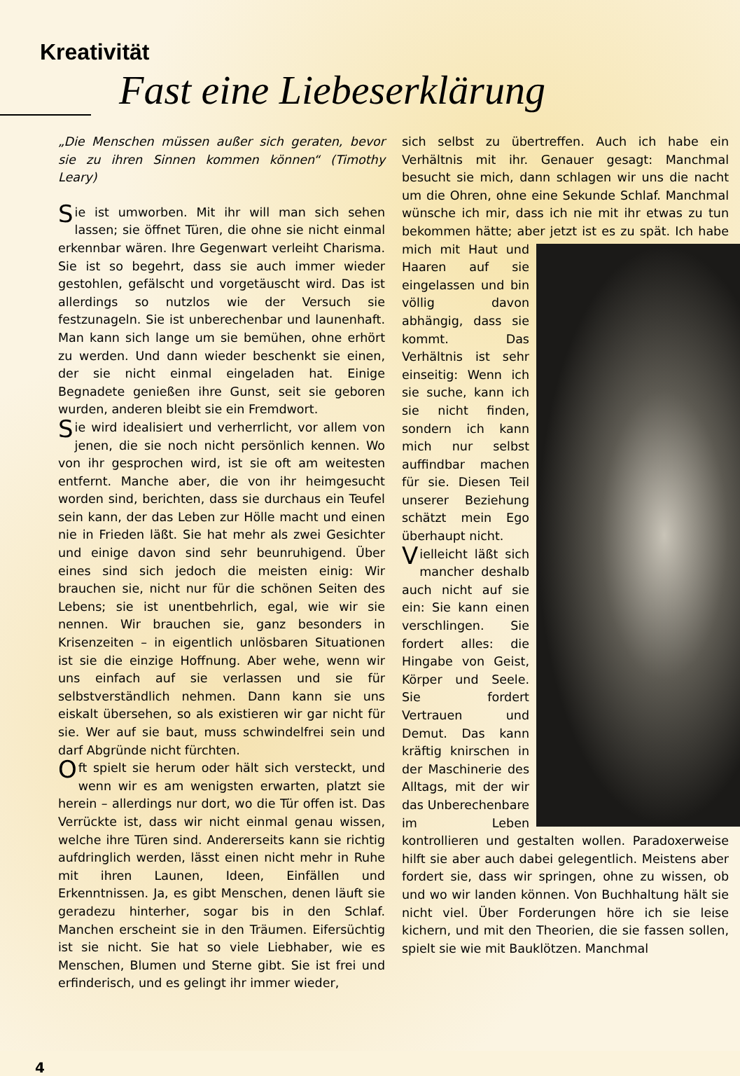Kreativität
Fast eine Liebeserklärung
„Die Menschen müssen außer sich geraten, bevor sie zu ihren Sinnen kommen können“ (Timothy Leary)
Sie ist umworben. Mit ihr will man sich sehen lassen; sie öffnet Türen, die ohne sie nicht einmal erkennbar wären. Ihre Gegenwart verleiht Charisma. Sie ist so begehrt, dass sie auch immer wieder gestohlen, gefälscht und vorgetäuscht wird. Das ist allerdings so nutzlos wie der Versuch sie festzunageln. Sie ist unberechenbar und launenhaft. Man kann sich lange um sie bemühen, ohne erhört zu werden. Und dann wieder beschenkt sie einen, der sie nicht einmal eingeladen hat. Einige Begnadete genießen ihre Gunst, seit sie geboren wurden, anderen bleibt sie ein Fremdwort.
Sie wird idealisiert und verherrlicht, vor allem von jenen, die sie noch nicht persönlich kennen. Wo von ihr gesprochen wird, ist sie oft am weitesten entfernt. Manche aber, die von ihr heimgesucht worden sind, berichten, dass sie durchaus ein Teufel sein kann, der das Leben zur Hölle macht und einen nie in Frieden läßt. Sie hat mehr als zwei Gesichter und einige davon sind sehr beunruhigend. Über eines sind sich jedoch die meisten einig: Wir brauchen sie, nicht nur für die schönen Seiten des Lebens; sie ist unentbehrlich, egal, wie wir sie nennen. Wir brauchen sie, ganz besonders in Krisenzeiten – in eigentlich unlösbaren Situationen ist sie die einzige Hoffnung. Aber wehe, wenn wir uns einfach auf sie verlassen und sie für selbstverständlich nehmen. Dann kann sie uns eiskalt übersehen, so als existieren wir gar nicht für sie. Wer auf sie baut, muss schwindelfrei sein und darf Abgründe nicht fürchten.
Oft spielt sie herum oder hält sich versteckt, und wenn wir es am wenigsten erwarten, platzt sie herein – allerdings nur dort, wo die Tür offen ist. Das Verrückte ist, dass wir nicht einmal genau wissen, welche ihre Türen sind. Andererseits kann sie richtig aufdringlich werden, lässt einen nicht mehr in Ruhe mit ihren Launen, Ideen, Einfällen und Erkenntnissen. Ja, es gibt Menschen, denen läuft sie geradezu hinterher, sogar bis in den Schlaf. Manchen erscheint sie in den Träumen. Eifersüchtig ist sie nicht. Sie hat so viele Liebhaber, wie es Menschen, Blumen und Sterne gibt. Sie ist frei und erfinderisch, und es gelingt ihr immer wieder,
sich selbst zu übertreffen. Auch ich habe ein Verhältnis mit ihr. Genauer gesagt: Manchmal besucht sie mich, dann schlagen wir uns die nacht um die Ohren, ohne eine Sekunde Schlaf. Manchmal wünsche ich mir, dass ich nie mit ihr etwas zu tun bekommen hätte; aber jetzt ist es zu spät. Ich habe mich mit Haut und Haaren auf sie eingelassen und bin völlig davon abhängig, dass sie kommt. Das Verhältnis ist sehr einseitig: Wenn ich sie suche, kann ich sie nicht finden, sondern ich kann mich nur selbst auffindbar machen für sie. Diesen Teil unserer Beziehung schätzt mein Ego überhaupt nicht.
Vielleicht läßt sich mancher deshalb auch nicht auf sie ein: Sie kann einen verschlingen. Sie fordert alles: die Hingabe von Geist, Körper und Seele. Sie fordert Vertrauen und Demut. Das kann kräftig knirschen in der Maschinerie des Alltags, mit der wir das Unberechenbare im Leben kontrollieren und gestalten wollen. Paradoxerweise hilft sie aber auch dabei gelegentlich. Meistens aber fordert sie, dass wir springen, ohne zu wissen, ob und wo wir landen können. Von Buchhaltung hält sie nicht viel. Über Forderungen höre ich sie leise kichern, und mit den Theorien, die sie fassen sollen, spielt sie wie mit Bauklötzen. Manchmal
4